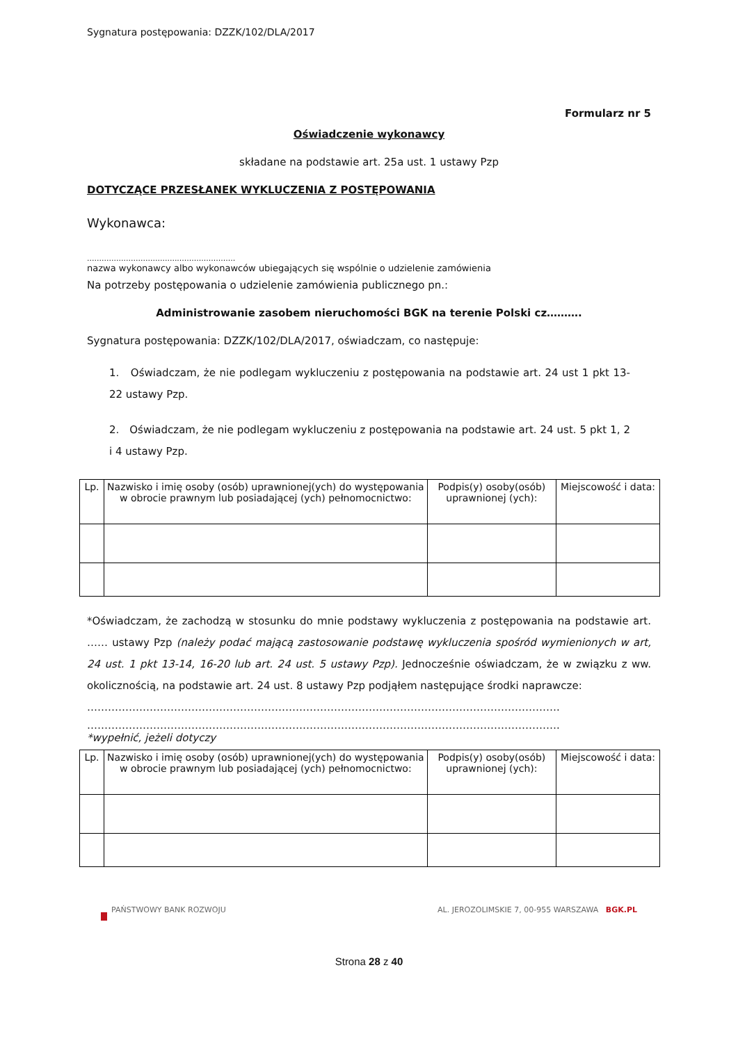Sygnatura postępowania: DZZK/102/DLA/2017
Formularz nr 5
Oświadczenie wykonawcy
składane na podstawie art. 25a ust. 1 ustawy Pzp
DOTYCZĄCE PRZESŁANEK WYKLUCZENIA Z POSTĘPOWANIA
Wykonawca:
.............................................................
nazwa wykonawcy albo wykonawców ubiegających się wspólnie o udzielenie zamówienia
Na potrzeby postępowania o udzielenie zamówienia publicznego pn.:
Administrowanie zasobem nieruchomości BGK na terenie Polski cz……….
Sygnatura postępowania: DZZK/102/DLA/2017, oświadczam, co następuje:
1. Oświadczam, że nie podlegam wykluczeniu z postępowania na podstawie art. 24 ust 1 pkt 13-22 ustawy Pzp.
2. Oświadczam, że nie podlegam wykluczeniu z postępowania na podstawie art. 24 ust. 5 pkt 1, 2 i 4 ustawy Pzp.
| Lp. | Nazwisko i imię osoby (osób) uprawnionej(ych) do występowania w obrocie prawnym lub posiadającej (ych) pełnomocnictwo: | Podpis(y) osoby(osób) uprawnionej (ych): | Miejscowość i data: |
| --- | --- | --- | --- |
*Oświadczam, że zachodzą w stosunku do mnie podstawy wykluczenia z postępowania na podstawie art. …… ustawy Pzp (należy podać mającą zastosowanie podstawę wykluczenia spośród wymienionych w art, 24 ust. 1 pkt 13-14, 16-20 lub art. 24 ust. 5 ustawy Pzp). Jednocześnie oświadczam, że w związku z ww. okolicznością, na podstawie art. 24 ust. 8 ustawy Pzp podjąłem następujące środki naprawcze:
……………………………………………………………………………………………………………………….
……………………………………………………………………………………………………………………….
*wypełnić, jeżeli dotyczy
| Lp. | Nazwisko i imię osoby (osób) uprawnionej(ych) do występowania w obrocie prawnym lub posiadającej (ych) pełnomocnictwo: | Podpis(y) osoby(osób) uprawnionej (ych): | Miejscowość i data: |
| --- | --- | --- | --- |
PAŃSTWOWY BANK ROZWOJU AL. JEROZOLIMSKIE 7, 00-955 WARSZAWA BGK.PL
Strona 28 z 40